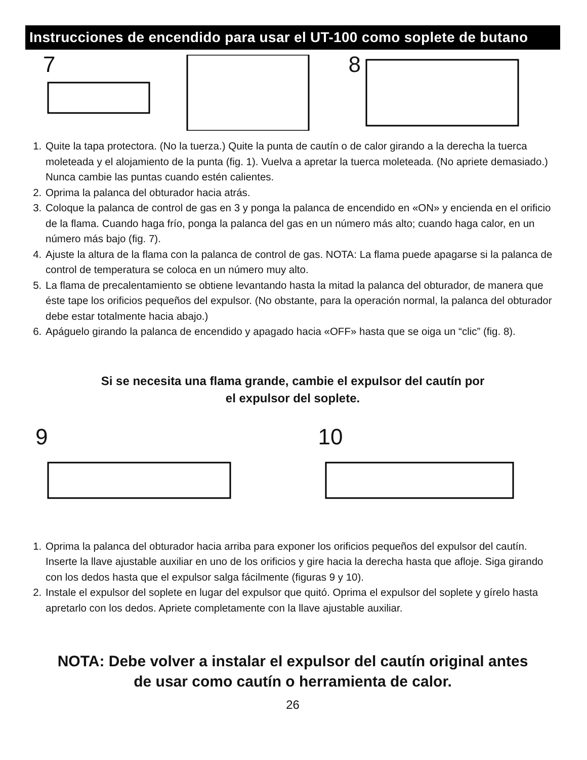Instrucciones de encendido para usar el UT-100 como soplete de butano
7
8
1. Quite la tapa protectora. (No la tuerza.) Quite la punta de cautín o de calor girando a la derecha la tuerca moleteada y el alojamiento de la punta (fig. 1). Vuelva a apretar la tuerca moleteada. (No apriete demasiado.) Nunca cambie las puntas cuando estén calientes.
2. Oprima la palanca del obturador hacia atrás.
3. Coloque la palanca de control de gas en 3 y ponga la palanca de encendido en «ON» y encienda en el orificio de la flama. Cuando haga frío, ponga la palanca del gas en un número más alto; cuando haga calor, en un número más bajo (fig. 7).
4. Ajuste la altura de la flama con la palanca de control de gas. NOTA: La flama puede apagarse si la palanca de control de temperatura se coloca en un número muy alto.
5. La flama de precalentamiento se obtiene levantando hasta la mitad la palanca del obturador, de manera que éste tape los orificios pequeños del expulsor. (No obstante, para la operación normal, la palanca del obturador debe estar totalmente hacia abajo.)
6. Apáguelo girando la palanca de encendido y apagado hacia «OFF» hasta que se oiga un “clic” (fig. 8).
Si se necesita una flama grande, cambie el expulsor del cautín por
el expulsor del soplete.
9
10
1. Oprima la palanca del obturador hacia arriba para exponer los orificios pequeños del expulsor del cautín. Inserte la llave ajustable auxiliar en uno de los orificios y gire hacia la derecha hasta que afloje. Siga girando con los dedos hasta que el expulsor salga fácilmente (figuras 9 y 10).
2. Instale el expulsor del soplete en lugar del expulsor que quitó. Oprima el expulsor del soplete y gírelo hasta apretarlo con los dedos. Apriete completamente con la llave ajustable auxiliar.
NOTA: Debe volver a instalar el expulsor del cautín original antes
de usar como cautín o herramienta de calor.
26